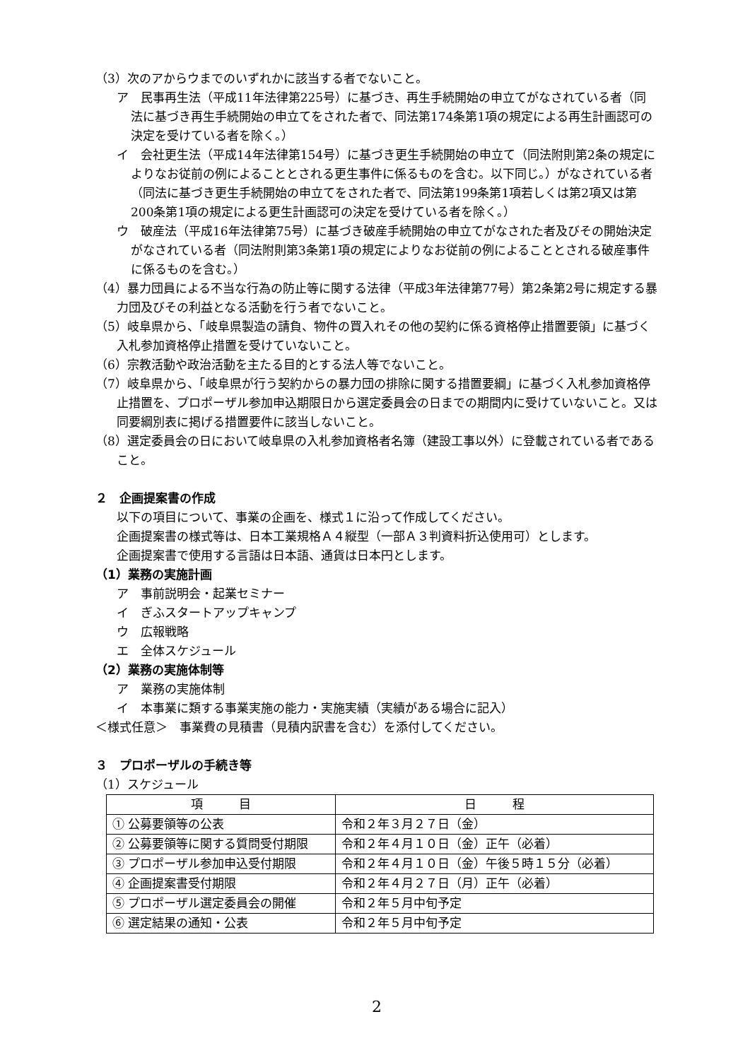（3）次のアからウまでのいずれかに該当する者でないこと。
ア　民事再生法（平成11年法律第225号）に基づき、再生手続開始の申立てがなされている者（同法に基づき再生手続開始の申立てをされた者で、同法第174条第1項の規定による再生計画認可の決定を受けている者を除く。）
イ　会社更生法（平成14年法律第154号）に基づき更生手続開始の申立て（同法附則第2条の規定によりなお従前の例によることとされる更生事件に係るものを含む。以下同じ。）がなされている者（同法に基づき更生手続開始の申立てをされた者で、同法第199条第1項若しくは第2項又は第200条第1項の規定による更生計画認可の決定を受けている者を除く。）
ウ　破産法（平成16年法律第75号）に基づき破産手続開始の申立てがなされた者及びその開始決定がなされている者（同法附則第3条第1項の規定によりなお従前の例によることとされる破産事件に係るものを含む。）
（4）暴力団員による不当な行為の防止等に関する法律（平成3年法律第77号）第2条第2号に規定する暴力団及びその利益となる活動を行う者でないこと。
（5）岐阜県から、「岐阜県製造の請負、物件の買入れその他の契約に係る資格停止措置要領」に基づく入札参加資格停止措置を受けていないこと。
（6）宗教活動や政治活動を主たる目的とする法人等でないこと。
（7）岐阜県から、「岐阜県が行う契約からの暴力団の排除に関する措置要綱」に基づく入札参加資格停止措置を、プロポーザル参加申込期限日から選定委員会の日までの期間内に受けていないこと。又は同要綱別表に掲げる措置要件に該当しないこと。
（8）選定委員会の日において岐阜県の入札参加資格者名簿（建設工事以外）に登載されている者であること。
２　企画提案書の作成
以下の項目について、事業の企画を、様式１に沿って作成してください。
企画提案書の様式等は、日本工業規格Ａ４縦型（一部Ａ３判資料折込使用可）とします。
企画提案書で使用する言語は日本語、通貨は日本円とします。
（1）業務の実施計画
ア　事前説明会・起業セミナー
イ　ぎふスタートアップキャンプ
ウ　広報戦略
エ　全体スケジュール
（2）業務の実施体制等
ア　業務の実施体制
イ　本事業に類する事業実施の能力・実施実績（実績がある場合に記入）
＜様式任意＞　事業費の見積書（見積内訳書を含む）を添付してください。
３　プロポーザルの手続き等
（1）スケジュール
| 項 目 | 日 程 |
| --- | --- |
| ① 公募要領等の公表 | 令和２年３月２７日（金） |
| ② 公募要領等に関する質問受付期限 | 令和２年４月１０日（金）正午（必着） |
| ③ プロポーザル参加申込受付期限 | 令和２年４月１０日（金）午後５時１５分（必着） |
| ④ 企画提案書受付期限 | 令和２年４月２７日（月）正午（必着） |
| ⑤ プロポーザル選定委員会の開催 | 令和２年５月中旬予定 |
| ⑥ 選定結果の通知・公表 | 令和２年５月中旬予定 |
2